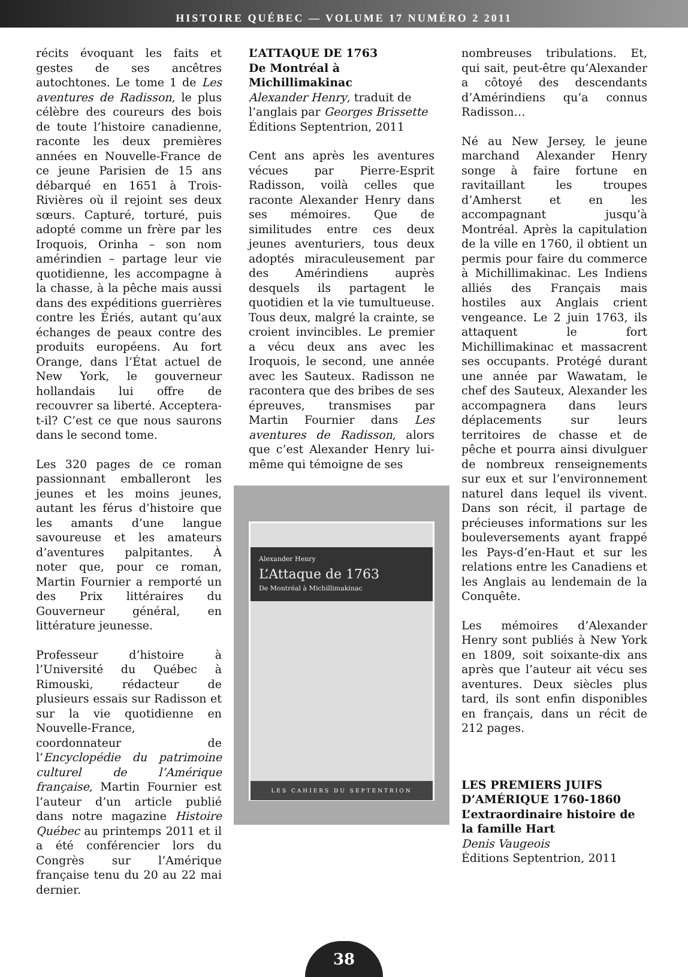HISTOIRE QUÉBEC — VOLUME 17 NUMÉRO 2 2011
récits évoquant les faits et gestes de ses ancêtres autochtones. Le tome 1 de Les aventures de Radisson, le plus célèbre des coureurs des bois de toute l’histoire canadienne, raconte les deux premières années en Nouvelle-France de ce jeune Parisien de 15 ans débarqué en 1651 à Trois-Rivières où il rejoint ses deux sœurs. Capturé, torturé, puis adopté comme un frère par les Iroquois, Orinha – son nom amérindien – partage leur vie quotidienne, les accompagne à la chasse, à la pêche mais aussi dans des expéditions guerrières contre les Ériés, autant qu’aux échanges de peaux contre des produits européens. Au fort Orange, dans l’État actuel de New York, le gouverneur hollandais lui offre de recouvrer sa liberté. Acceptera-t-il? C’est ce que nous saurons dans le second tome.
Les 320 pages de ce roman passionnant emballeront les jeunes et les moins jeunes, autant les férus d’histoire que les amants d’une langue savoureuse et les amateurs d’aventures palpitantes. À noter que, pour ce roman, Martin Fournier a remporté un des Prix littéraires du Gouverneur général, en littérature jeunesse.
Professeur d’histoire à l’Université du Québec à Rimouski, rédacteur de plusieurs essais sur Radisson et sur la vie quotidienne en Nouvelle-France, coordonnateur de l’Encyclopédie du patrimoine culturel de l’Amérique française, Martin Fournier est l’auteur d’un article publié dans notre magazine Histoire Québec au printemps 2011 et il a été conférencier lors du Congrès sur l’Amérique française tenu du 20 au 22 mai dernier.
L’ATTAQUE DE 1763
De Montréal à Michillimakinac
Alexander Henry, traduit de l’anglais par Georges Brissette
Éditions Septentrion, 2011
Cent ans après les aventures vécues par Pierre-Esprit Radisson, voilà celles que raconte Alexander Henry dans ses mémoires. Que de similitudes entre ces deux jeunes aventuriers, tous deux adoptés miraculeusement par des Amérindiens auprès desquels ils partagent le quotidien et la vie tumultueuse. Tous deux, malgré la crainte, se croient invincibles. Le premier a vécu deux ans avec les Iroquois, le second, une année avec les Sauteux. Radisson ne racontera que des bribes de ses épreuves, transmises par Martin Fournier dans Les aventures de Radisson, alors que c’est Alexander Henry lui-même qui témoigne de ses
Alexander Henry
L’Attaque de 1763
De Montréal à Michillimakinac
LES CAHIERS DU SEPTENTRION
nombreuses tribulations. Et, qui sait, peut-être qu’Alexander a côtoyé des descendants d’Amérindiens qu’a connus Radisson…
Né au New Jersey, le jeune marchand Alexander Henry songe à faire fortune en ravitaillant les troupes d’Amherst et en les accompagnant jusqu’à Montréal. Après la capitulation de la ville en 1760, il obtient un permis pour faire du commerce à Michillimakinac. Les Indiens alliés des Français mais hostiles aux Anglais crient vengeance. Le 2 juin 1763, ils attaquent le fort Michillimakinac et massacrent ses occupants. Protégé durant une année par Wawatam, le chef des Sauteux, Alexander les accompagnera dans leurs déplacements sur leurs territoires de chasse et de pêche et pourra ainsi divulguer de nombreux renseignements sur eux et sur l’environnement naturel dans lequel ils vivent. Dans son récit, il partage de précieuses informations sur les bouleversements ayant frappé les Pays-d’en-Haut et sur les relations entre les Canadiens et les Anglais au lendemain de la Conquête.
Les mémoires d’Alexander Henry sont publiés à New York en 1809, soit soixante-dix ans après que l’auteur ait vécu ses aventures. Deux siècles plus tard, ils sont enfin disponibles en français, dans un récit de 212 pages.
LES PREMIERS JUIFS D’AMÉRIQUE 1760-1860
L’extraordinaire histoire de la famille Hart
Denis Vaugeois
Éditions Septentrion, 2011
38